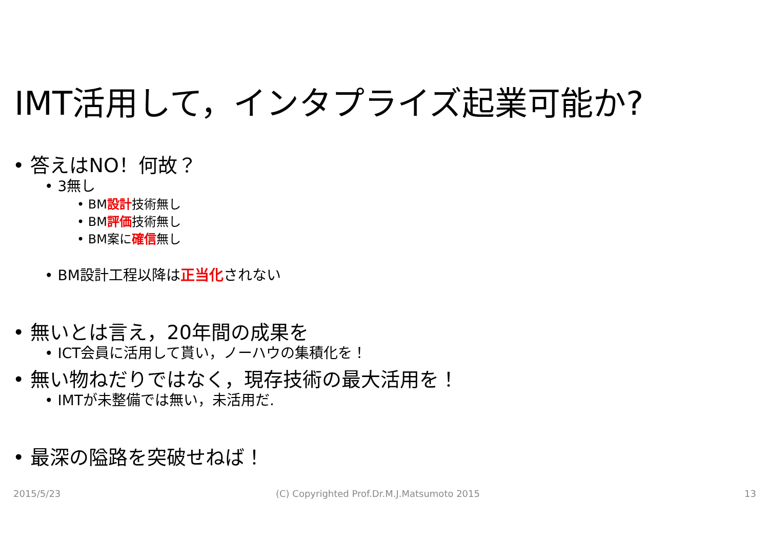IMT活用して，インタプライズ起業可能か?
• 答えはNO！何故？
• 3無し
• BM設計技術無し
• BM評価技術無し
• BM案に確信無し
• BM設計工程以降は正当化されない
• 無いとは言え，20年間の成果を
• ICT会員に活用して貰い，ノーハウの集積化を！
• 無い物ねだりではなく，現存技術の最大活用を！
• IMTが未整備では無い，未活用だ.
• 最深の隘路を突破せねば！
2015/5/23
(C) Copyrighted Prof.Dr.M.J.Matsumoto 2015
13